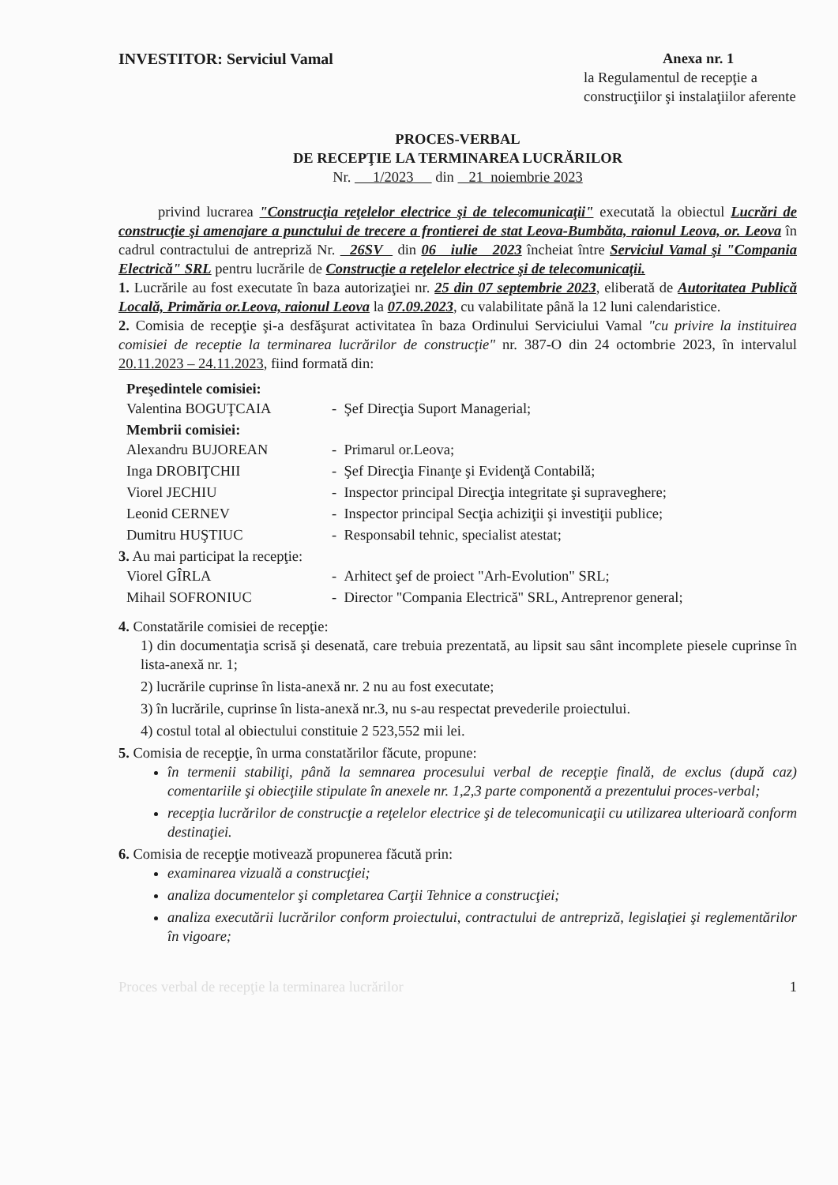INVESTITOR: Serviciul Vamal Anexa nr. 1
la Regulamentul de recepţie a construcţiilor şi instalaţiilor aferente
PROCES-VERBAL
DE RECEPŢIE LA TERMINAREA LUCRĂRILOR
Nr. 1/2023 din 21 noiembrie 2023
privind lucrarea "Construcţia reţelelor electrice şi de telecomunicaţii" executată la obiectul Lucrări de construcţie şi amenajare a punctului de trecere a frontierei de stat Leova-Bumbăta, raionul Leova, or. Leova în cadrul contractului de antrepriză Nr. 26SV din 06 iulie 2023 încheiat între Serviciul Vamal şi "Compania Electrică" SRL pentru lucrările de Construcţie a reţelelor electrice şi de telecomunicaţii.
1. Lucrările au fost executate în baza autorizaţiei nr. 25 din 07 septembrie 2023, eliberată de Autoritatea Publică Locală, Primăria or.Leova, raionul Leova la 07.09.2023, cu valabilitate până la 12 luni calendaristice.
2. Comisia de recepţie şi-a desfăşurat activitatea în baza Ordinului Serviciului Vamal "cu privire la instituirea comisiei de receptie la terminarea lucrărilor de construcţie" nr. 387-O din 24 octombrie 2023, în intervalul 20.11.2023 – 24.11.2023, fiind formată din:
Preşedintele comisiei:
Valentina BOGUŢCAIA - Şef Direcţia Suport Managerial;
Membrii comisiei:
Alexandru BUJOREAN - Primarul or.Leova;
Inga DROBIŢCHII - Şef Direcţia Finanţe şi Evidenţă Contabilă;
Viorel JECHIU - Inspector principal Direcţia integritate şi supraveghere;
Leonid CERNEV - Inspector principal Secţia achiziţii şi investiţii publice;
Dumitru HUŞTIUC - Responsabil tehnic, specialist atestat;
3. Au mai participat la recepţie:
Viorel GÎRLA - Arhitect şef de proiect "Arh-Evolution" SRL;
Mihail SOFRONIUC - Director "Compania Electrică" SRL, Antreprenor general;
4. Constatările comisiei de recepţie:
1) din documentaţia scrisă şi desenată, care trebuia prezentată, au lipsit sau sânt incomplete piesele cuprinse în lista-anexă nr. 1;
2) lucrările cuprinse în lista-anexă nr. 2 nu au fost executate;
3) în lucrările, cuprinse în lista-anexă nr.3, nu s-au respectat prevederile proiectului.
4) costul total al obiectului constituie 2 523,552 mii lei.
5. Comisia de recepţie, în urma constatărilor făcute, propune:
în termenii stabiliţi, până la semnarea procesului verbal de recepţie finală, de exclus (după caz) comentariile şi obiecţiile stipulate în anexele nr. 1,2,3 parte componentă a prezentului proces-verbal;
recepţia lucrărilor de construcţie a reţelelor electrice şi de telecomunicaţii cu utilizarea ulterioară conform destinaţiei.
6. Comisia de recepţie motivează propunerea făcută prin:
examinarea vizuală a construcţiei;
analiza documentelor şi completarea Carţii Tehnice a construcţiei;
analiza executării lucrărilor conform proiectului, contractului de antrepriză, legislaţiei şi reglementărilor în vigoare;
Proces verbal de recepţie la terminarea lucrărilor 1